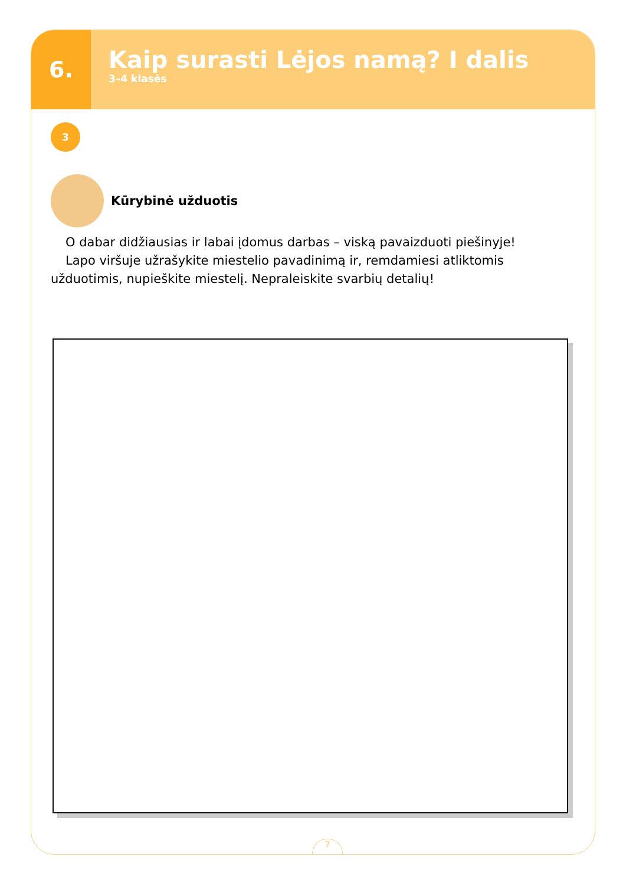6.
Kaip surasti Lėjos namą? I dalis
3–4 klasės
3
Kūrybinė užduotis
O dabar didžiausias ir labai įdomus darbas – viską pavaizduoti piešinyje!
Lapo viršuje užrašykite miestelio pavadinimą ir, remdamiesi atliktomis užduotimis, nupieškite miestelį. Nepraleiskite svarbių detalių!
7